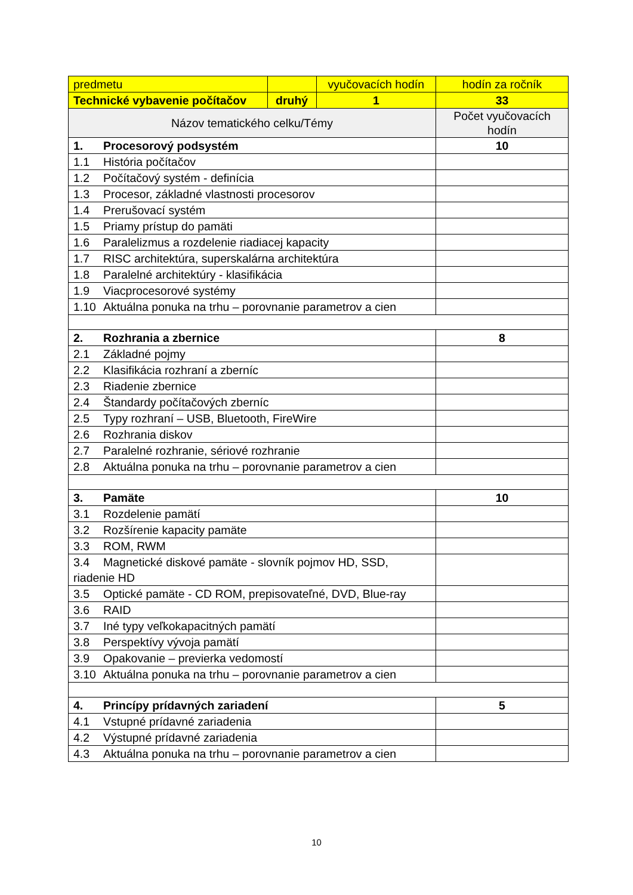| predmetu | | vyučovacích hodín | hodín za ročník |
| Technické vybavenie počítačov | druhý | 1 | 33 |
| Názov tematického celku/Témy | | | Počet vyučovacích hodín |
| 1. Procesorový podsystém | | | 10 |
| 1.1 História počítačov | | | |
| 1.2 Počítačový systém - definícia | | | |
| 1.3 Procesor, základné vlastnosti procesorov | | | |
| 1.4 Prerušovací systém | | | |
| 1.5 Priamy prístup do pamäti | | | |
| 1.6 Paralelizmus a rozdelenie riadiacej kapacity | | | |
| 1.7 RISC architektúra, superskalárna architektúra | | | |
| 1.8 Paralelné architektúry - klasifikácia | | | |
| 1.9 Viacprocesorové systémy | | | |
| 1.10 Aktuálna ponuka na trhu – porovnanie parametrov a cien | | | |
| 2. Rozhrania a zbernice | | | 8 |
| 2.1 Základné pojmy | | | |
| 2.2 Klasifikácia rozhraní a zberníc | | | |
| 2.3 Riadenie zbernice | | | |
| 2.4 Štandardy počítačových zberníc | | | |
| 2.5 Typy rozhraní – USB, Bluetooth, FireWire | | | |
| 2.6 Rozhrania diskov | | | |
| 2.7 Paralelné rozhranie, sériové rozhranie | | | |
| 2.8 Aktuálna ponuka na trhu – porovnanie parametrov a cien | | | |
| 3. Pamäte | | | 10 |
| 3.1 Rozdelenie pamätí | | | |
| 3.2 Rozšírenie kapacity pamäte | | | |
| 3.3 ROM, RWM | | | |
| 3.4 Magnetické diskové pamäte - slovník pojmov HD, SSD, riadenie HD | | | |
| 3.5 Optické pamäte - CD ROM, prepisovateľné, DVD, Blue-ray | | | |
| 3.6 RAID | | | |
| 3.7 Iné typy veľkokapacitných pamätí | | | |
| 3.8 Perspektívy vývoja pamätí | | | |
| 3.9 Opakovanie – previerka vedomostí | | | |
| 3.10 Aktuálna ponuka na trhu – porovnanie parametrov a cien | | | |
| 4. Princípy prídavných zariadení | | | 5 |
| 4.1 Vstupné prídavné zariadenia | | | |
| 4.2 Výstupné prídavné zariadenia | | | |
| 4.3 Aktuálna ponuka na trhu – porovnanie parametrov a cien | | | |
10